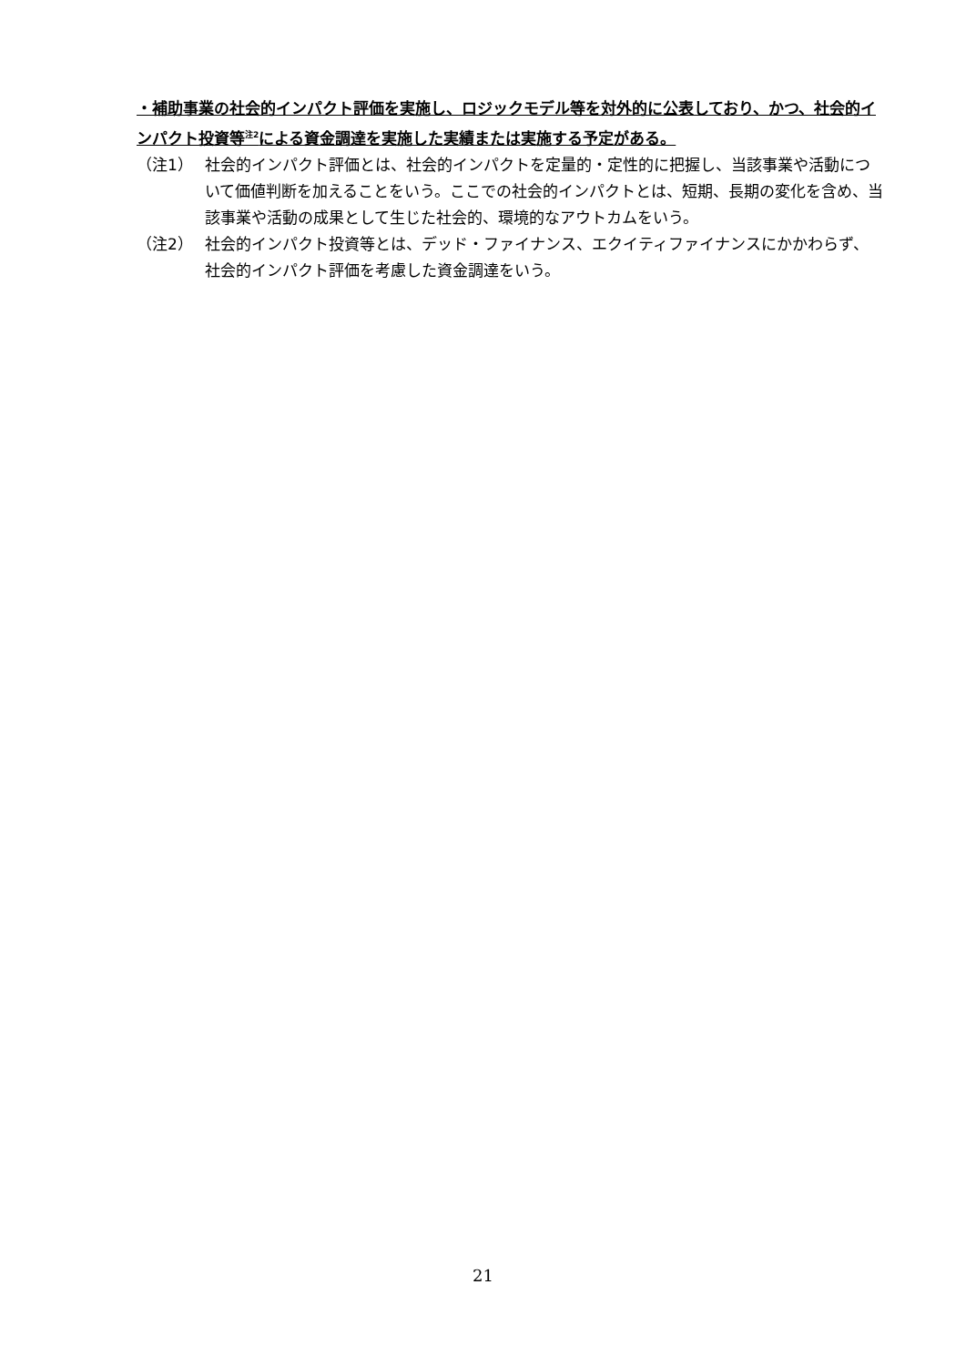・補助事業の社会的インパクト評価を実施し、ロジックモデル等を対外的に公表しており、かつ、社会的インパクト投資等<sup>注2</sup>による資金調達を実施した実績または実施する予定がある。
（注1） 社会的インパクト評価とは、社会的インパクトを定量的・定性的に把握し、当該事業や活動について価値判断を加えることをいう。ここでの社会的インパクトとは、短期、長期の変化を含め、当該事業や活動の成果として生じた社会的、環境的なアウトカムをいう。
（注2） 社会的インパクト投資等とは、デッド・ファイナンス、エクイティファイナンスにかかわらず、社会的インパクト評価を考慮した資金調達をいう。
21